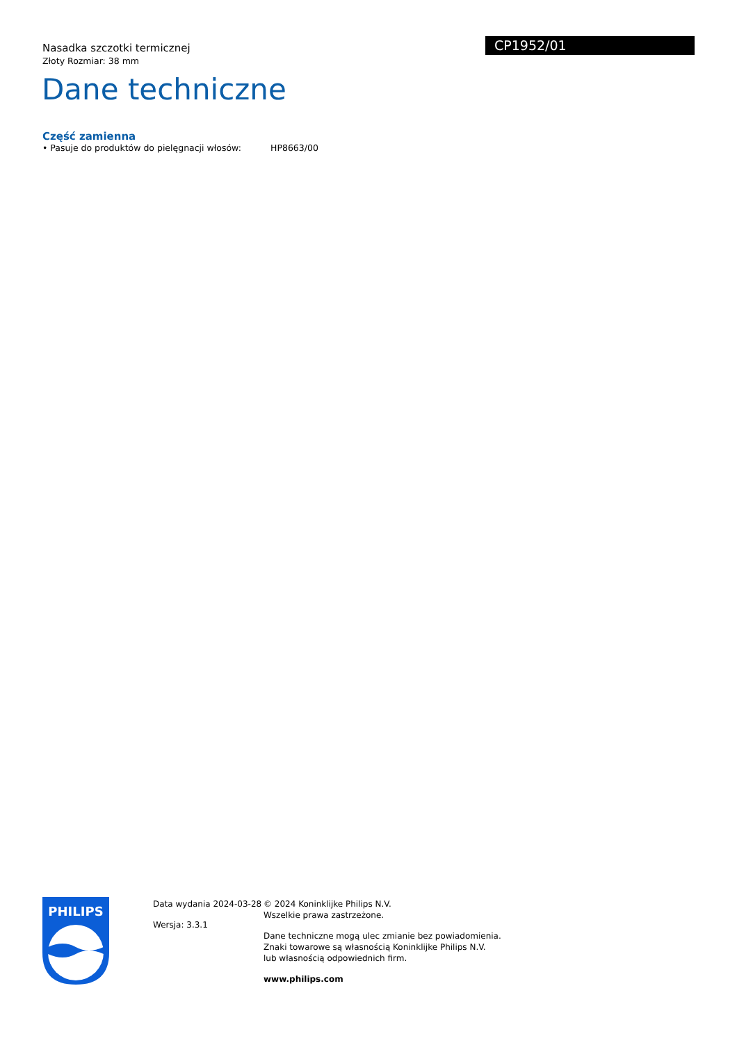Nasadka szczotki termicznej
Złoty Rozmiar: 38 mm
CP1952/01
Dane techniczne
Część zamienna
• Pasuje do produktów do pielęgnacji włosów: HP8663/00
PHILIPS
Data wydania 2024-03-28
Wersja: 3.3.1
© 2024 Koninklijke Philips N.V.
Wszelkie prawa zastrzeżone.
Dane techniczne mogą ulec zmianie bez powiadomienia.
Znaki towarowe są własnością Koninklijke Philips N.V.
lub własnością odpowiednich firm.
www.philips.com